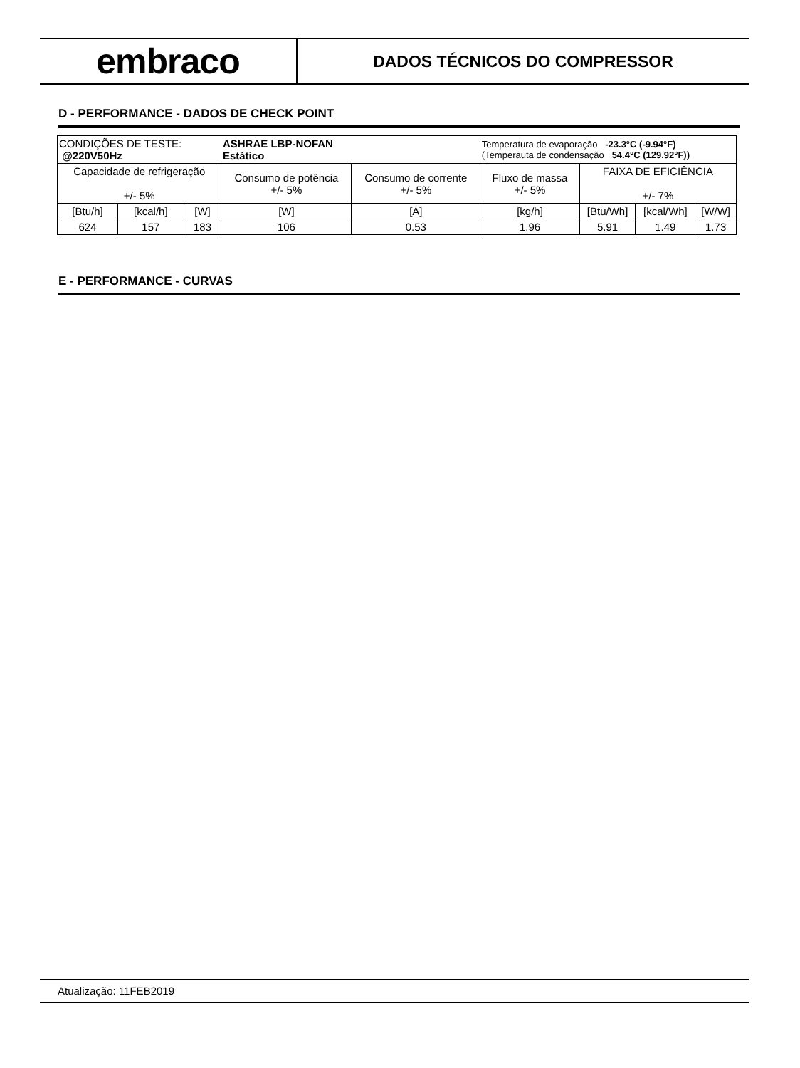embraco
DADOS TÉCNICOS DO COMPRESSOR
D - PERFORMANCE - DADOS DE CHECK POINT
| CONDIÇÕES DE TESTE: @220V50Hz | | | ASHRAE LBP-NOFAN Estático | | Temperatura de evaporação -23.3°C (-9.94°F) (Temperauta de condensação 54.4°C (129.92°F)) | | | |
| Capacidade de refrigeração +/- 5% | | | Consumo de potência +/- 5% | Consumo de corrente +/- 5% | Fluxo de massa +/- 5% | FAIXA DE EFICIÊNCIA +/- 7% | | |
| [Btu/h] | [kcal/h] | [W] | [W] | [A] | [kg/h] | [Btu/Wh] | [kcal/Wh] | [W/W] |
| 624 | 157 | 183 | 106 | 0.53 | 1.96 | 5.91 | 1.49 | 1.73 |
E - PERFORMANCE - CURVAS
Atualização: 11FEB2019